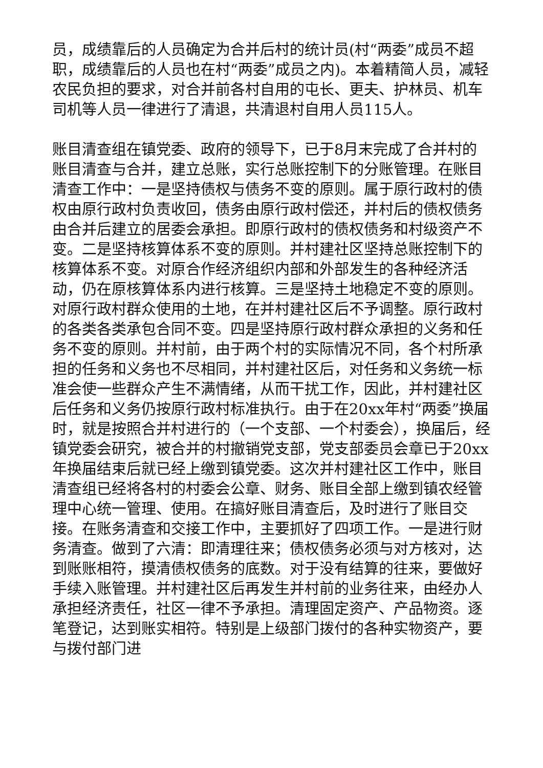员，成绩靠后的人员确定为合并后村的统计员(村“两委”成员不超职，成绩靠后的人员也在村“两委”成员之内)。本着精简人员，减轻农民负担的要求，对合并前各村自用的屯长、更夫、护林员、机车司机等人员一律进行了清退，共清退村自用人员115人。
账目清查组在镇党委、政府的领导下，已于8月末完成了合并村的账目清查与合并，建立总账，实行总账控制下的分账管理。在账目清查工作中：一是坚持债权与债务不变的原则。属于原行政村的债权由原行政村负责收回，债务由原行政村偿还，并村后的债权债务由合并后建立的居委会承担。即原行政村的债权债务和村级资产不变。二是坚持核算体系不变的原则。并村建社区坚持总账控制下的核算体系不变。对原合作经济组织内部和外部发生的各种经济活动，仍在原核算体系内进行核算。三是坚持土地稳定不变的原则。对原行政村群众使用的土地，在并村建社区后不予调整。原行政村的各类各类承包合同不变。四是坚持原行政村群众承担的义务和任务不变的原则。并村前，由于两个村的实际情况不同，各个村所承担的任务和义务也不尽相同，并村建社区后，对任务和义务统一标准会使一些群众产生不满情绪，从而干扰工作，因此，并村建社区后任务和义务仍按原行政村标准执行。由于在20xx年村“两委”换届时，就是按照合并村进行的（一个支部、一个村委会），换届后，经镇党委会研究，被合并的村撤销党支部，党支部委员会章已于20xx年换届结束后就已经上缴到镇党委。这次并村建社区工作中，账目清查组已经将各村的村委会公章、财务、账目全部上缴到镇农经管理中心统一管理、使用。在搞好账目清查后，及时进行了账目交接。在账务清查和交接工作中，主要抓好了四项工作。一是进行财务清查。做到了六清：即清理往来；债权债务必须与对方核对，达到账账相符，摸清债权债务的底数。对于没有结算的往来，要做好手续入账管理。并村建社区后再发生并村前的业务往来，由经办人承担经济责任，社区一律不予承担。清理固定资产、产品物资。逐笔登记，达到账实相符。特别是上级部门拨付的各种实物资产，要与拨付部门进